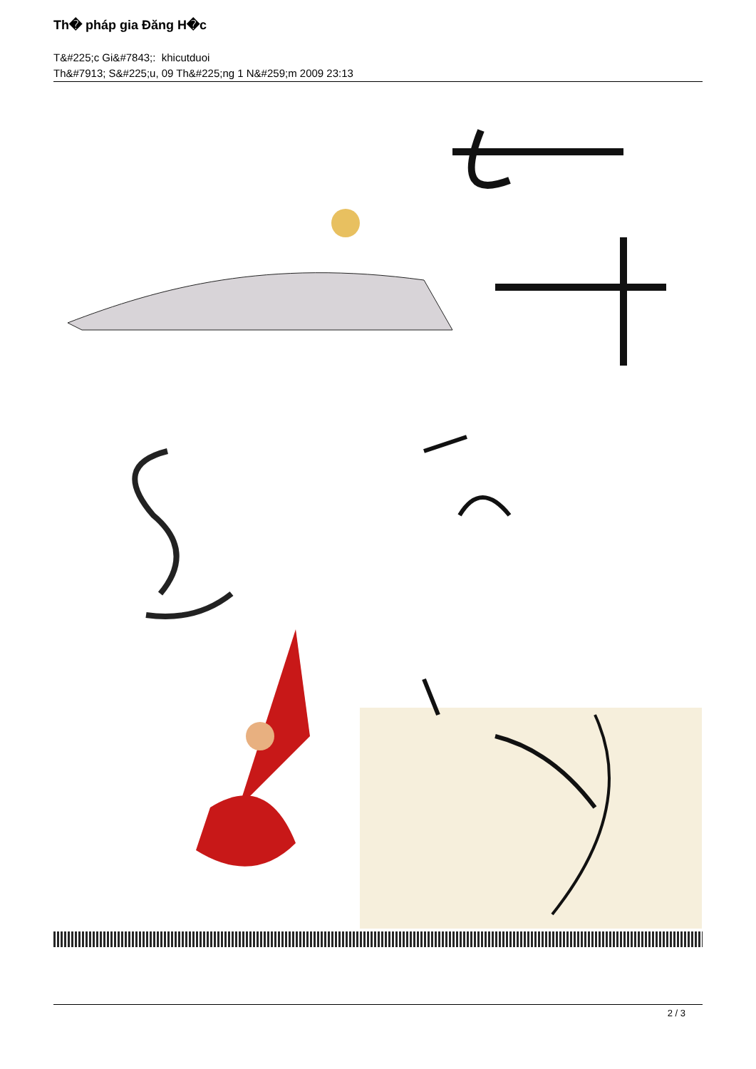Th� pháp gia Đăng H�c
T&#225;c Gi&#7843;: khicutduoi
Th&#7913; S&#225;u, 09 Th&#225;ng 1 N&#259;m 2009 23:13
2 / 3